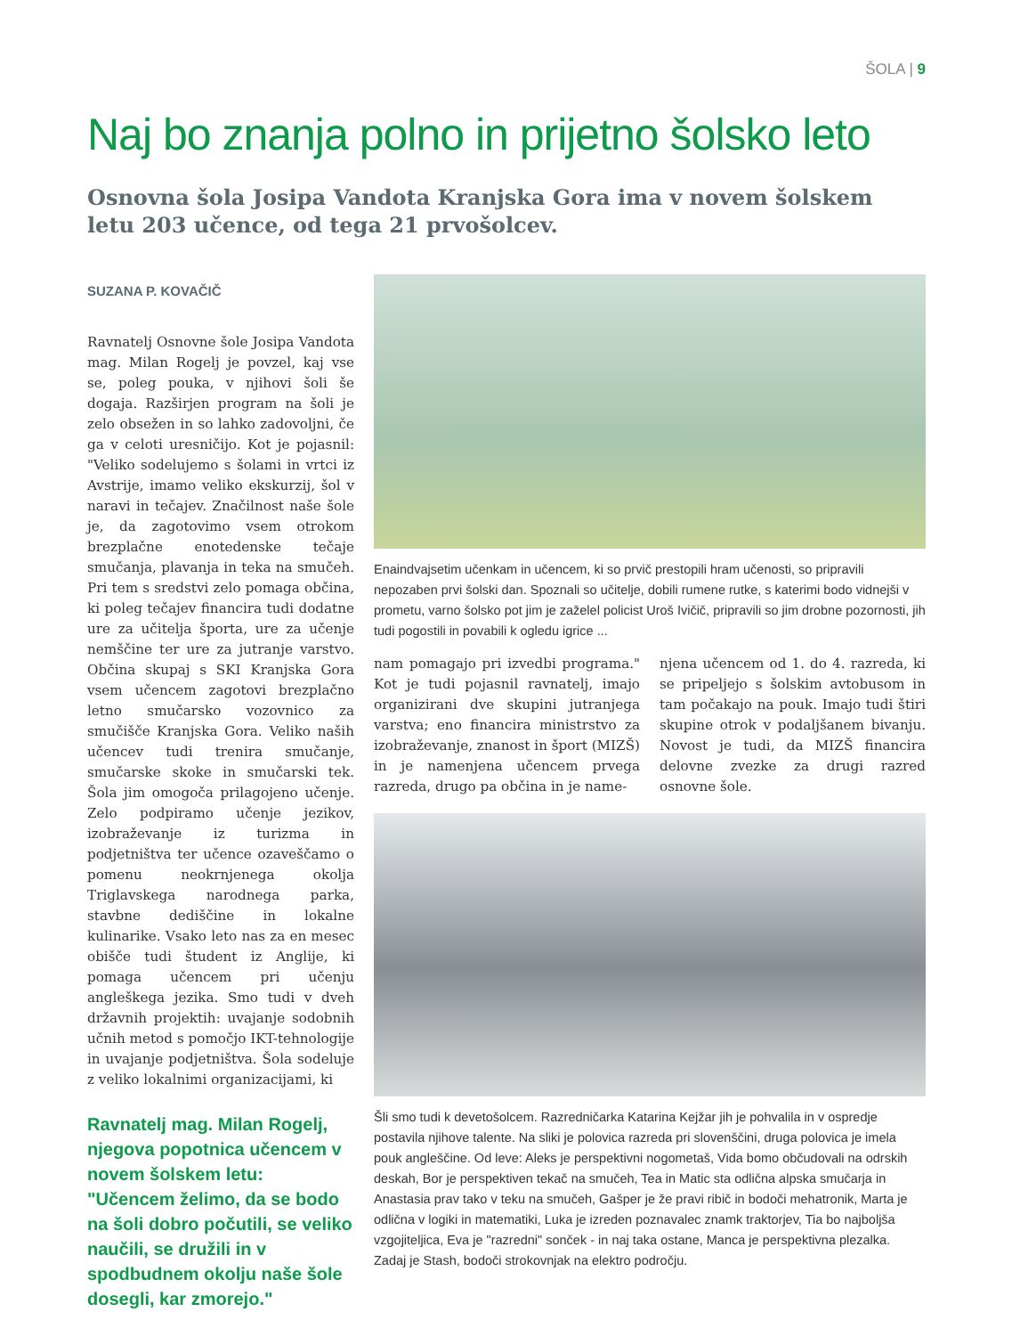ŠOLA | 9
Naj bo znanja polno in prijetno šolsko leto
Osnovna šola Josipa Vandota Kranjska Gora ima v novem šolskem letu 203 učence, od tega 21 prvošolcev.
SUZANA P. KOVAČIČ
Ravnatelj Osnovne šole Josipa Vandota mag. Milan Rogelj je povzel, kaj vse se, poleg pouka, v njihovi šoli še dogaja. Razširjen program na šoli je zelo obsežen in so lahko zadovoljni, če ga v celoti uresničijo. Kot je pojasnil: "Veliko sodelujemo s šolami in vrtci iz Avstrije, imamo veliko ekskurzij, šol v naravi in tečajev. Značilnost naše šole je, da zagotovimo vsem otrokom brezplačne enotedenske tečaje smučanja, plavanja in teka na smučeh. Pri tem s sredstvi zelo pomaga občina, ki poleg tečajev financira tudi dodatne ure za učitelja športa, ure za učenje nemščine ter ure za jutranje varstvo. Občina skupaj s SKI Kranjska Gora vsem učencem zagotovi brezplačno letno smučarsko vozovnico za smučišče Kranjska Gora. Veliko naših učencev tudi trenira smučanje, smučarske skoke in smučarski tek. Šola jim omogoča prilagojeno učenje. Zelo podpiramo učenje jezikov, izobraževanje iz turizma in podjetništva ter učence ozaveščamo o pomenu neokrnjenega okolja Triglavskega narodnega parka, stavbne dediščine in lokalne kulinarike. Vsako leto nas za en mesec obišče tudi študent iz Anglije, ki pomaga učencem pri učenju angleškega jezika. Smo tudi v dveh državnih projektih: uvajanje sodobnih učnih metod s pomočjo IKT-tehnologije in uvajanje podjetništva. Šola sodeluje z veliko lokalnimi organizacijami, ki
Ravnatelj mag. Milan Rogelj, njegova popotnica učencem v novem šolskem letu: "Učencem želimo, da se bodo na šoli dobro počutili, se veliko naučili, se družili in v spodbudnem okolju naše šole dosegli, kar zmorejo."
Enaindvajsetim učenkam in učencem, ki so prvič prestopili hram učenosti, so pripravili nepozaben prvi šolski dan. Spoznali so učitelje, dobili rumene rutke, s katerimi bodo vidnejši v prometu, varno šolsko pot jim je zaželel policist Uroš Ivičič, pripravili so jim drobne pozornosti, jih tudi pogostili in povabili k ogledu igrice ...
nam pomagajo pri izvedbi programa." Kot je tudi pojasnil ravnatelj, imajo organizirani dve skupini jutranjega varstva; eno financira ministrstvo za izobraževanje, znanost in šport (MIZŠ) in je namenjena učencem prvega razreda, drugo pa občina in je name-
njena učencem od 1. do 4. razreda, ki se pripeljejo s šolskim avtobusom in tam počakajo na pouk. Imajo tudi štiri skupine otrok v podaljšanem bivanju. Novost je tudi, da MIZŠ financira delovne zvezke za drugi razred osnovne šole.
Šli smo tudi k devetošolcem. Razredničarka Katarina Kejžar jih je pohvalila in v ospredje postavila njihove talente. Na sliki je polovica razreda pri slovenščini, druga polovica je imela pouk angleščine. Od leve: Aleks je perspektivni nogometaš, Vida bomo občudovali na odrskih deskah, Bor je perspektiven tekač na smučeh, Tea in Matic sta odlična alpska smučarja in Anastasia prav tako v teku na smučeh, Gašper je že pravi ribič in bodoči mehatronik, Marta je odlična v logiki in matematiki, Luka je izreden poznavalec znamk traktorjev, Tia bo najboljša vzgojiteljica, Eva je "razredni" sonček - in naj taka ostane, Manca je perspektivna plezalka. Zadaj je Stash, bodoči strokovnjak na elektro področju.